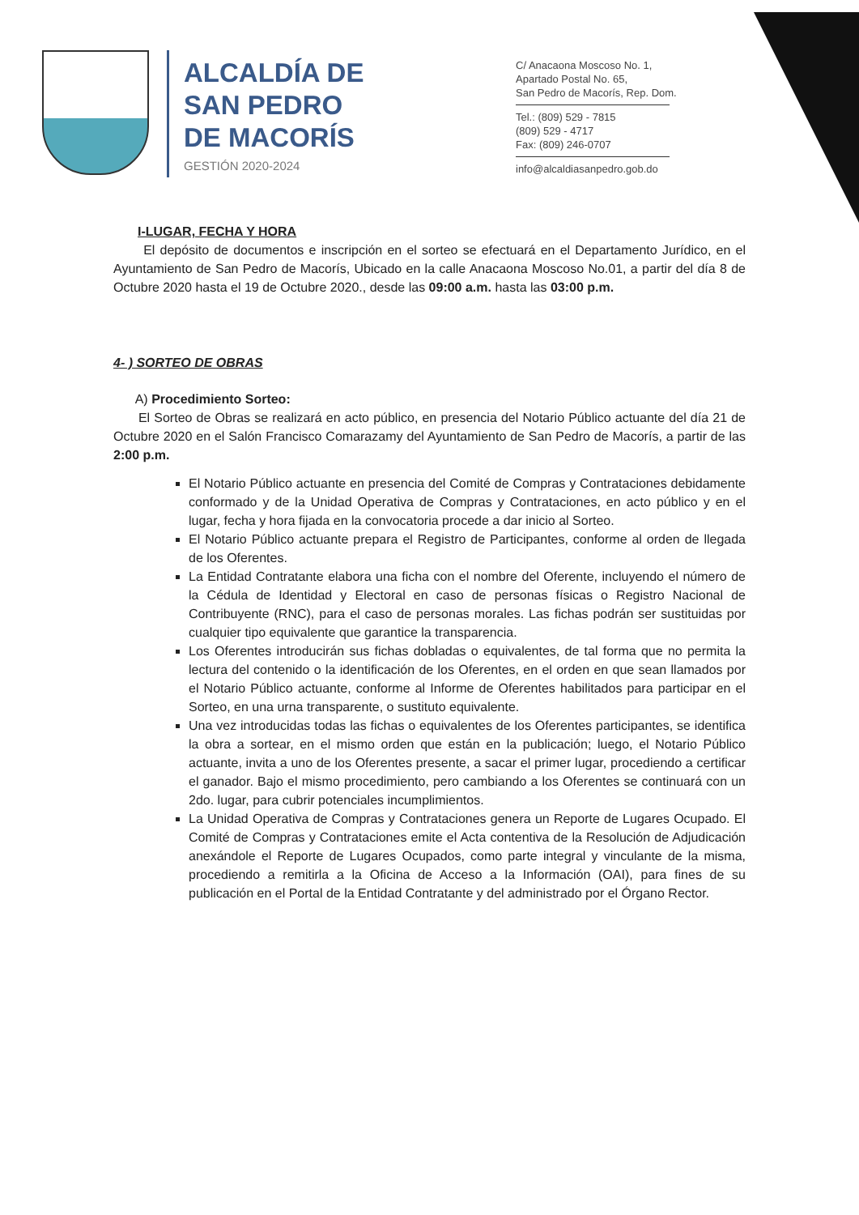ALCALDÍA DE
SAN PEDRO
DE MACORÍS
GESTIÓN 2020-2024
C/ Anacaona Moscoso No. 1,
Apartado Postal No. 65,
San Pedro de Macorís, Rep. Dom.
Tel.: (809) 529 - 7815
(809) 529 - 4717
Fax: (809) 246-0707
info@alcaldiasanpedro.gob.do
I-LUGAR, FECHA Y HORA
El depósito de documentos e inscripción en el sorteo se efectuará en el Departamento Jurídico, en el Ayuntamiento de San Pedro de Macorís, Ubicado en la calle Anacaona Moscoso No.01, a partir del día 8 de Octubre 2020 hasta el 19 de Octubre 2020., desde las 09:00 a.m. hasta las 03:00 p.m.
4- ) SORTEO DE OBRAS
A) Procedimiento Sorteo:
El Sorteo de Obras se realizará en acto público, en presencia del Notario Público actuante del día 21 de Octubre 2020 en el Salón Francisco Comarazamy del Ayuntamiento de San Pedro de Macorís, a partir de las 2:00 p.m.
El Notario Público actuante en presencia del Comité de Compras y Contrataciones debidamente conformado y de la Unidad Operativa de Compras y Contrataciones, en acto público y en el lugar, fecha y hora fijada en la convocatoria procede a dar inicio al Sorteo.
El Notario Público actuante prepara el Registro de Participantes, conforme al orden de llegada de los Oferentes.
La Entidad Contratante elabora una ficha con el nombre del Oferente, incluyendo el número de la Cédula de Identidad y Electoral en caso de personas físicas o Registro Nacional de Contribuyente (RNC), para el caso de personas morales. Las fichas podrán ser sustituidas por cualquier tipo equivalente que garantice la transparencia.
Los Oferentes introducirán sus fichas dobladas o equivalentes, de tal forma que no permita la lectura del contenido o la identificación de los Oferentes, en el orden en que sean llamados por el Notario Público actuante, conforme al Informe de Oferentes habilitados para participar en el Sorteo, en una urna transparente, o sustituto equivalente.
Una vez introducidas todas las fichas o equivalentes de los Oferentes participantes, se identifica la obra a sortear, en el mismo orden que están en la publicación; luego, el Notario Público actuante, invita a uno de los Oferentes presente, a sacar el primer lugar, procediendo a certificar el ganador. Bajo el mismo procedimiento, pero cambiando a los Oferentes se continuará con un 2do. lugar, para cubrir potenciales incumplimientos.
La Unidad Operativa de Compras y Contrataciones genera un Reporte de Lugares Ocupado. El Comité de Compras y Contrataciones emite el Acta contentiva de la Resolución de Adjudicación anexándole el Reporte de Lugares Ocupados, como parte integral y vinculante de la misma, procediendo a remitirla a la Oficina de Acceso a la Información (OAI), para fines de su publicación en el Portal de la Entidad Contratante y del administrado por el Órgano Rector.